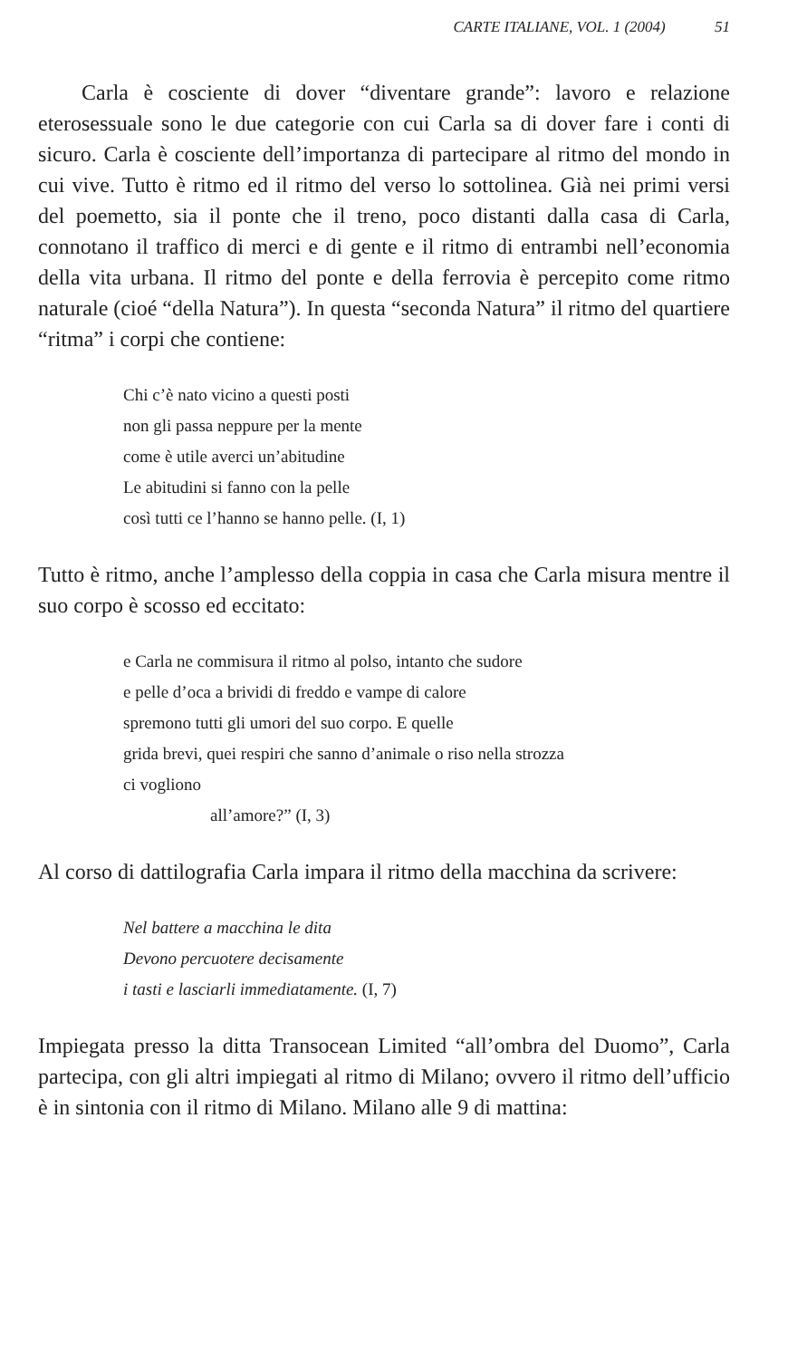CARTE ITALIANE, VOL. 1 (2004) 51
Carla è cosciente di dover “diventare grande”: lavoro e relazione eterosessuale sono le due categorie con cui Carla sa di dover fare i conti di sicuro. Carla è cosciente dell’importanza di partecipare al ritmo del mondo in cui vive. Tutto è ritmo ed il ritmo del verso lo sottolinea. Già nei primi versi del poemetto, sia il ponte che il treno, poco distanti dalla casa di Carla, connotano il traffico di merci e di gente e il ritmo di entrambi nell’economia della vita urbana. Il ritmo del ponte e della ferrovia è percepito come ritmo naturale (cioé “della Natura”). In questa “seconda Natura” il ritmo del quartiere “ritma” i corpi che contiene:
Chi c’è nato vicino a questi posti
non gli passa neppure per la mente
come è utile averci un’abitudine
Le abitudini si fanno con la pelle
così tutti ce l’hanno se hanno pelle. (I, 1)
Tutto è ritmo, anche l’amplesso della coppia in casa che Carla misura mentre il suo corpo è scosso ed eccitato:
e Carla ne commisura il ritmo al polso, intanto che sudore
e pelle d’oca a brividi di freddo e vampe di calore
spremono tutti gli umori del suo corpo. E quelle
grida brevi, quei respiri che sanno d’animale o riso nella strozza
ci vogliono
all’amore?” (I, 3)
Al corso di dattilografia Carla impara il ritmo della macchina da scrivere:
Nel battere a macchina le dita
Devono percuotere decisamente
i tasti e lasciarli immediatamente. (I, 7)
Impiegata presso la ditta Transocean Limited “all’ombra del Duomo”, Carla partecipa, con gli altri impiegati al ritmo di Milano; ovvero il ritmo dell’ufficio è in sintonia con il ritmo di Milano. Milano alle 9 di mattina: